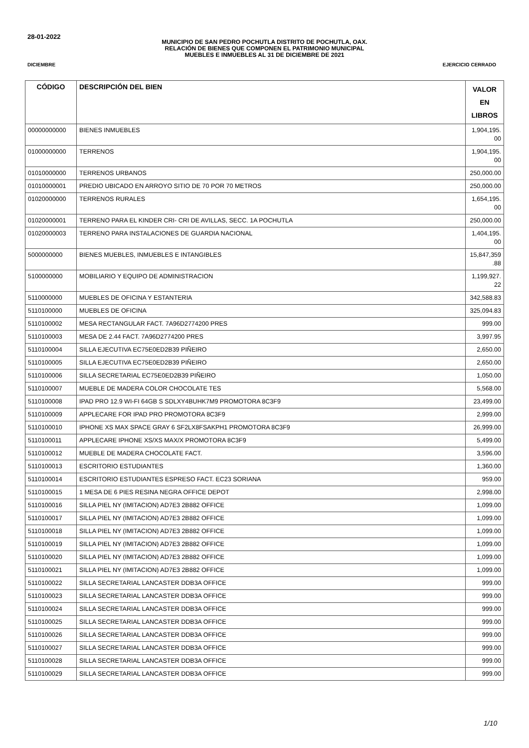28-01-2022
MUNICIPIO DE SAN PEDRO POCHUTLA DISTRITO DE POCHUTLA, OAX.
RELACIÓN DE BIENES QUE COMPONEN EL PATRIMONIO MUNICIPAL
MUEBLES E INMUEBLES AL 31 DE DICIEMBRE DE 2021
DICIEMBRE EJERCICIO CERRADO
| CÓDIGO | DESCRIPCIÓN DEL BIEN | VALOR EN LIBROS |
| --- | --- | --- |
| 00000000000 | BIENES INMUEBLES | 1,904,195. 00 |
| 01000000000 | TERRENOS | 1,904,195. 00 |
| 01010000000 | TERRENOS URBANOS | 250,000.00 |
| 01010000001 | PREDIO UBICADO EN ARROYO SITIO DE 70 POR 70 METROS | 250,000.00 |
| 01020000000 | TERRENOS RURALES | 1,654,195. 00 |
| 01020000001 | TERRENO PARA EL KINDER CRI- CRI DE AVILLAS, SECC. 1A POCHUTLA | 250,000.00 |
| 01020000003 | TERRENO PARA INSTALACIONES DE GUARDIA NACIONAL | 1,404,195. 00 |
| 5000000000 | BIENES MUEBLES, INMUEBLES E INTANGIBLES | 15,847,359 .88 |
| 5100000000 | MOBILIARIO Y EQUIPO DE ADMINISTRACION | 1,199,927. 22 |
| 5110000000 | MUEBLES DE OFICINA Y ESTANTERIA | 342,588.83 |
| 5110100000 | MUEBLES DE OFICINA | 325,094.83 |
| 5110100002 | MESA RECTANGULAR FACT. 7A96D2774200 PRES | 999.00 |
| 5110100003 | MESA DE 2.44 FACT. 7A96D2774200 PRES | 3,997.95 |
| 5110100004 | SILLA EJECUTIVA EC75E0ED2B39 PIÑEIRO | 2,650.00 |
| 5110100005 | SILLA EJECUTIVA EC75E0ED2B39 PIÑEIRO | 2,650.00 |
| 5110100006 | SILLA SECRETARIAL EC75E0ED2B39 PIÑEIRO | 1,050.00 |
| 5110100007 | MUEBLE DE MADERA COLOR CHOCOLATE TES | 5,568.00 |
| 5110100008 | IPAD PRO 12.9 WI-FI 64GB S SDLXY4BUHK7M9 PROMOTORA 8C3F9 | 23,499.00 |
| 5110100009 | APPLECARE FOR IPAD PRO PROMOTORA 8C3F9 | 2,999.00 |
| 5110100010 | IPHONE XS MAX SPACE GRAY 6 SF2LX8FSAKPH1 PROMOTORA 8C3F9 | 26,999.00 |
| 5110100011 | APPLECARE IPHONE XS/XS MAX/X PROMOTORA 8C3F9 | 5,499.00 |
| 5110100012 | MUEBLE DE MADERA CHOCOLATE FACT. | 3,596.00 |
| 5110100013 | ESCRITORIO ESTUDIANTES | 1,360.00 |
| 5110100014 | ESCRITORIO ESTUDIANTES ESPRESO FACT. EC23 SORIANA | 959.00 |
| 5110100015 | 1 MESA DE 6 PIES RESINA NEGRA OFFICE DEPOT | 2,998.00 |
| 5110100016 | SILLA PIEL NY (IMITACION) AD7E3 2B882 OFFICE | 1,099.00 |
| 5110100017 | SILLA PIEL NY (IMITACION) AD7E3 2B882 OFFICE | 1,099.00 |
| 5110100018 | SILLA PIEL NY (IMITACION) AD7E3 2B882 OFFICE | 1,099.00 |
| 5110100019 | SILLA PIEL NY (IMITACION) AD7E3 2B882 OFFICE | 1,099.00 |
| 5110100020 | SILLA PIEL NY (IMITACION) AD7E3 2B882 OFFICE | 1,099.00 |
| 5110100021 | SILLA PIEL NY (IMITACION) AD7E3 2B882 OFFICE | 1,099.00 |
| 5110100022 | SILLA SECRETARIAL LANCASTER DDB3A OFFICE | 999.00 |
| 5110100023 | SILLA SECRETARIAL LANCASTER DDB3A OFFICE | 999.00 |
| 5110100024 | SILLA SECRETARIAL LANCASTER DDB3A OFFICE | 999.00 |
| 5110100025 | SILLA SECRETARIAL LANCASTER DDB3A OFFICE | 999.00 |
| 5110100026 | SILLA SECRETARIAL LANCASTER DDB3A OFFICE | 999.00 |
| 5110100027 | SILLA SECRETARIAL LANCASTER DDB3A OFFICE | 999.00 |
| 5110100028 | SILLA SECRETARIAL LANCASTER DDB3A OFFICE | 999.00 |
| 5110100029 | SILLA SECRETARIAL LANCASTER DDB3A OFFICE | 999.00 |
1/10